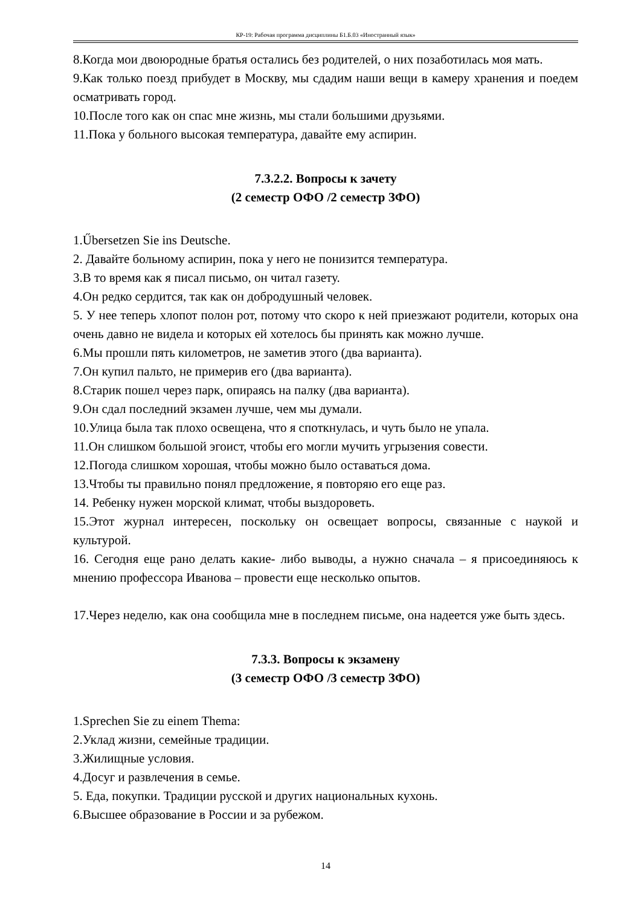КР-19: Рабочая программа дисциплины Б1.Б.03 «Иностранный язык»
8.Когда мои двоюродные братья остались без родителей, о них позаботилась моя мать.
9.Как только поезд прибудет в Москву, мы сдадим наши вещи в камеру хранения и поедем осматривать город.
10.После того как он спас мне жизнь, мы стали большими друзьями.
11.Пока у больного высокая температура, давайте ему аспирин.
7.3.2.2. Вопросы к зачету
(2 семестр ОФО /2 семестр ЗФО)
1.Űbersetzen Sie ins Deutsche.
2. Давайте больному аспирин, пока у него не понизится температура.
3.В то время как я писал письмо, он читал газету.
4.Он редко сердится, так как он добродушный человек.
5. У нее теперь хлопот полон рот, потому что скоро к ней приезжают родители, которых она очень давно не видела и которых ей хотелось бы принять как можно лучше.
6.Мы прошли пять километров, не заметив этого (два варианта).
7.Он купил пальто, не примерив его (два варианта).
8.Старик пошел через парк, опираясь на палку (два варианта).
9.Он сдал последний экзамен лучше, чем мы думали.
10.Улица была так плохо освещена, что я споткнулась, и чуть было не упала.
11.Он слишком большой эгоист, чтобы его могли мучить угрызения совести.
12.Погода слишком хорошая, чтобы можно было оставаться дома.
13.Чтобы ты правильно понял предложение, я повторяю его еще раз.
14. Ребенку нужен морской климат, чтобы выздороветь.
15.Этот журнал интересен, поскольку он освещает вопросы, связанные с наукой и культурой.
16. Сегодня еще рано делать какие- либо выводы, а нужно сначала – я присоединяюсь к мнению профессора Иванова – провести еще несколько опытов.
17.Через неделю, как она сообщила мне в последнем письме, она надеется уже быть здесь.
7.3.3. Вопросы к экзамену
(3 семестр ОФО /3 семестр ЗФО)
1.Sprechen Sie zu einem Thema:
2.Уклад жизни, семейные традиции.
3.Жилищные условия.
4.Досуг и развлечения в семье.
5. Еда, покупки. Традиции русской и других национальных кухонь.
6.Высшее образование в России и за рубежом.
14